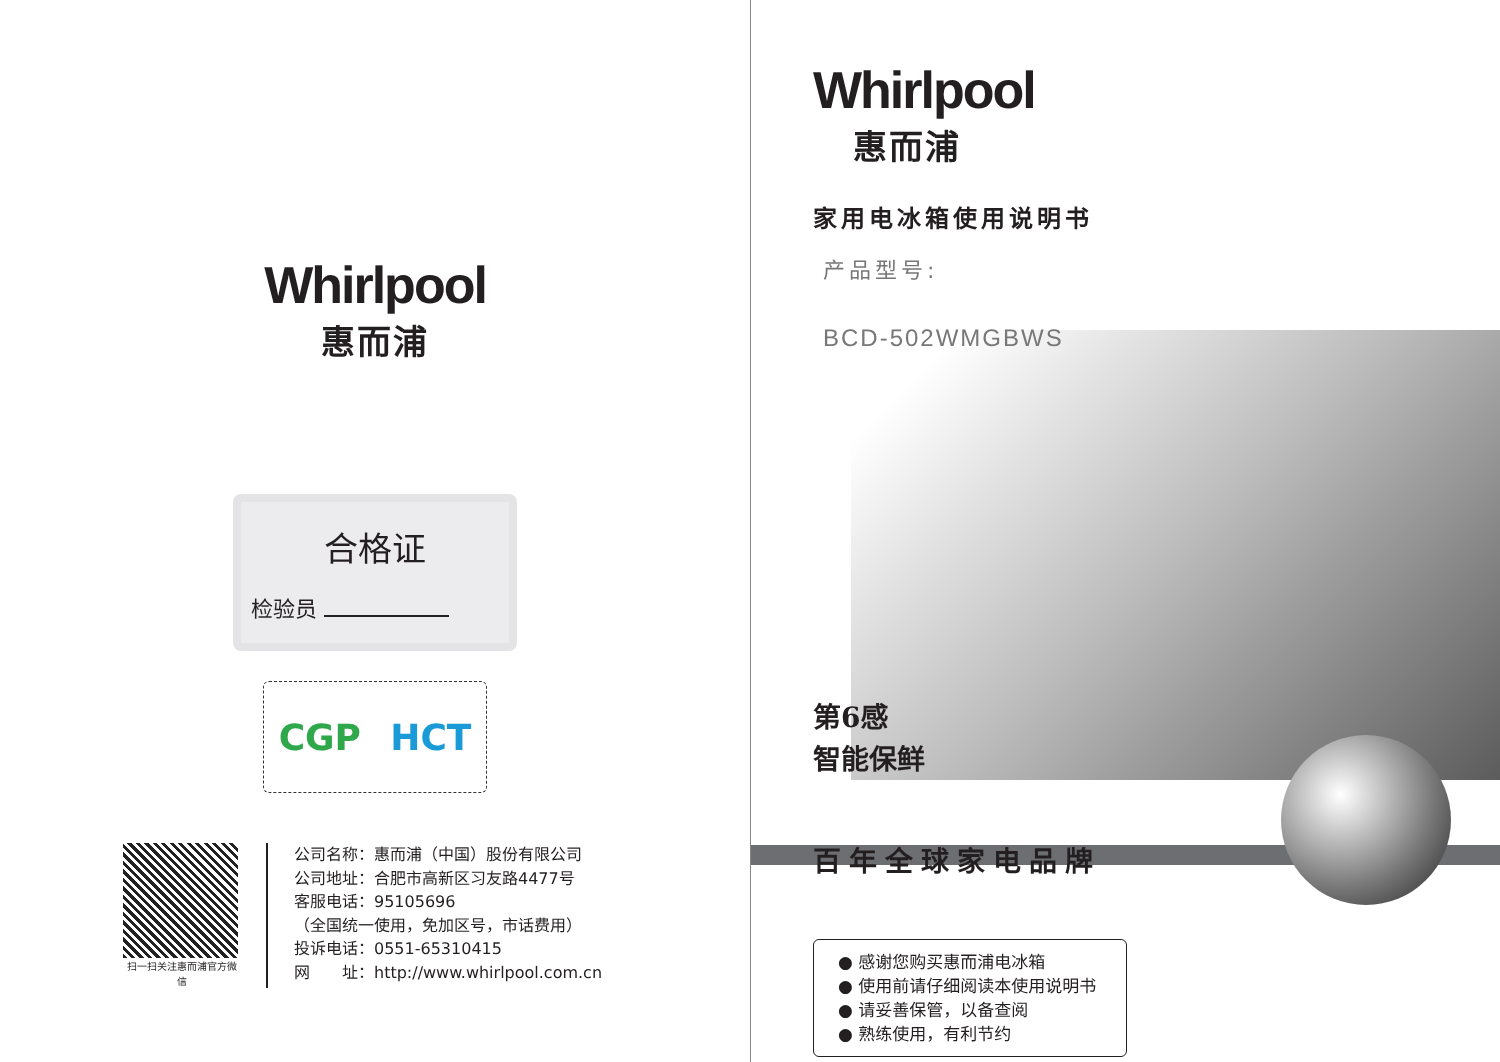Whirlpool
惠而浦
合格证
检验员
CGP HCT
扫一扫关注惠而浦官方微信
公司名称：惠而浦（中国）股份有限公司
公司地址：合肥市高新区习友路4477号
客服电话：95105696
（全国统一使用，免加区号，市话费用）
投诉电话：0551-65310415
网　　址：http://www.whirlpool.com.cn
Whirlpool
惠而浦
家用电冰箱使用说明书
产品型号:
BCD-502WMGBWS
第6感
智能保鲜
百年全球家电品牌
● 感谢您购买惠而浦电冰箱
● 使用前请仔细阅读本使用说明书
● 请妥善保管，以备查阅
● 熟练使用，有利节约